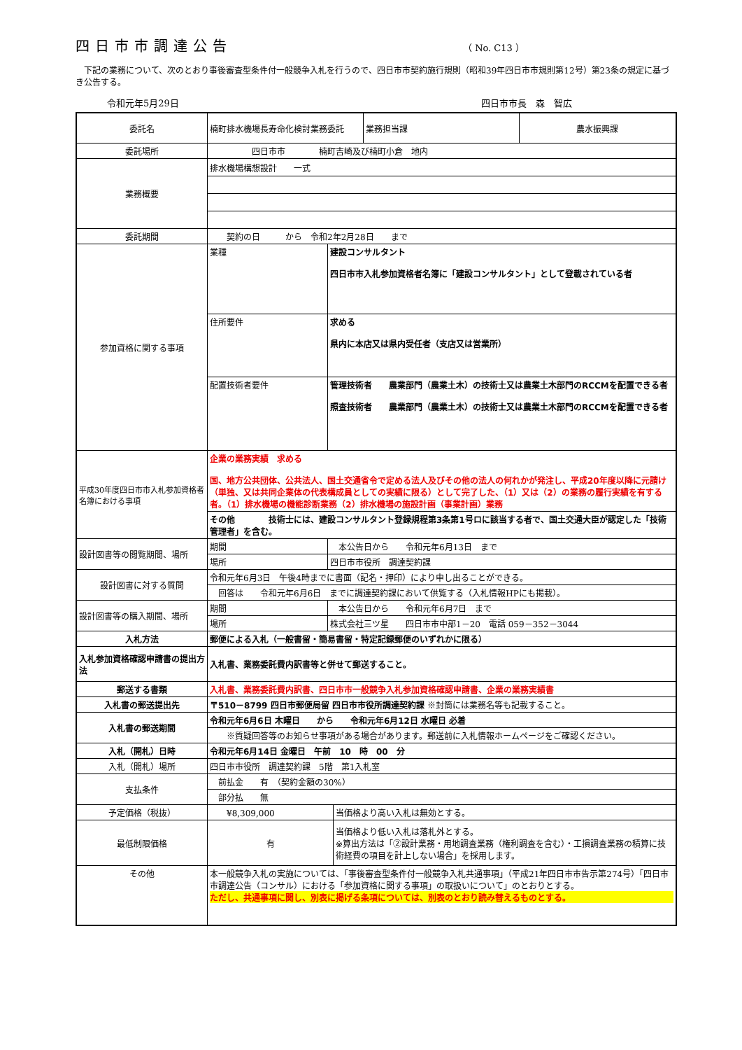四日市市調達公告
（ No. C13 ）
　下記の業務について、次のとおり事後審査型条件付一般競争入札を行うので、四日市市契約施行規則（昭和39年四日市市規則第12号）第23条の規定に基づき公告する。
令和元年5月29日 四日市市長　森　智広
| 委託名 | 楠町排水機場長寿命化検討業務委託 | | | 業務担当課 | 農水振興課 |
| 委託場所 | 四日市市 楠町吉崎及び楠町小倉 地内 | | | | |
| 業務概要 | 排水機場構想設計 一式 | | | | |
| 委託期間 | 契約の日 から 令和2年2月28日 まで | | | | |
| 参加資格に関する事項 | 業種 | 建設コンサルタント 四日市市入札参加資格者名簿に「建設コンサルタント」として登載されている者 | | | |
| | 住所要件 | 求める 県内に本店又は県内受任者（支店又は営業所） | | | |
| | 配置技術者要件 | 管理技術者 農業部門（農業土木）の技術士又は農業土木部門のRCCMを配置できる者 照査技術者 農業部門（農業土木）の技術士又は農業土木部門のRCCMを配置できる者 | | | |
| 平成30年度四日市市入札参加資格者名簿における事項 | 企業の業務実績 求める 国、地方公共団体、公共法人、国土交通省令で定める法人及びその他の法人の何れかが発注し、平成20年度以降に元請け（単独、又は共同企業体の代表構成員としての実績に限る）として完了した、（1）又は（2）の業務の履行実績を有する者。（1）排水機場の機能診断業務（2）排水機場の施設計画（事業計画）業務 | | | | |
| | その他 技術士には、建設コンサルタント登録規程第3条第1号ロに該当する者で、国土交通大臣が認定した「技術管理者」を含む。 | | | | |
| 設計図書等の閲覧期間、場所 | 期間 | 本公告日から 令和元年6月13日 まで | | | |
| | 場所 | 四日市市役所 調達契約課 | | | |
| 設計図書に対する質問 | 令和元年6月3日 午後4時までに書面（記名・押印）により申し出ることができる。 | | | | |
| | 回答は 令和元年6月6日 までに調達契約課において供覧する（入札情報HPにも掲載）。 | | | | |
| 設計図書等の購入期間、場所 | 期間 | 本公告日から 令和元年6月7日 まで | | | |
| | 場所 | 株式会社三ツ星 四日市市中部1－20 電話 059－352－3044 | | | |
| 入札方法 | 郵便による入札（一般書留・簡易書留・特定記録郵便のいずれかに限る） | | | | |
| 入札参加資格確認申請書の提出方法 | 入札書、業務委託費内訳書等と併せて郵送すること。 | | | | |
| 郵送する書類 | 入札書、業務委託費内訳書、四日市市一般競争入札参加資格確認申請書、企業の業務実績書 | | | | |
| 入札書の郵送提出先 | 〒510－8799 四日市郵便局留 四日市市役所調達契約課 ※封筒には業務名等も記載すること。 | | | | |
| 入札書の郵送期間 | 令和元年6月6日 木曜日 から 令和元年6月12日 水曜日 必着 | | | | |
| | ※質疑回答等のお知らせ事項がある場合があります。郵送前に入札情報ホームページをご確認ください。 | | | | |
| 入札（開札）日時 | 令和元年6月14日 金曜日 午前 10 時 00 分 | | | | |
| 入札（開札）場所 | 四日市市役所 調達契約課 5階 第1入札室 | | | | |
| 支払条件 | 前払金 有 （契約金額の30%） | | | | |
| | 部分払 無 | | | | |
| 予定価格（税抜） | ¥8,309,000 | | 当価格より高い入札は無効とする。 | | |
| 最低制限価格 | 有 | | 当価格より低い入札は落札外とする。 ※算出方法は「②設計業務・用地調査業務（権利調査を含む）・工損調査業務の積算に技術経費の項目を計上しない場合」を採用します。 | | |
| その他 | 本一般競争入札の実施については、「事後審査型条件付一般競争入札共通事項」（平成21年四日市市告示第274号）「四日市市調達公告（コンサル）における「参加資格に関する事項」の取扱いについて」のとおりとする。 ただし、共通事項に関し、別表に掲げる条項については、別表のとおり読み替えるものとする。 | | | | |